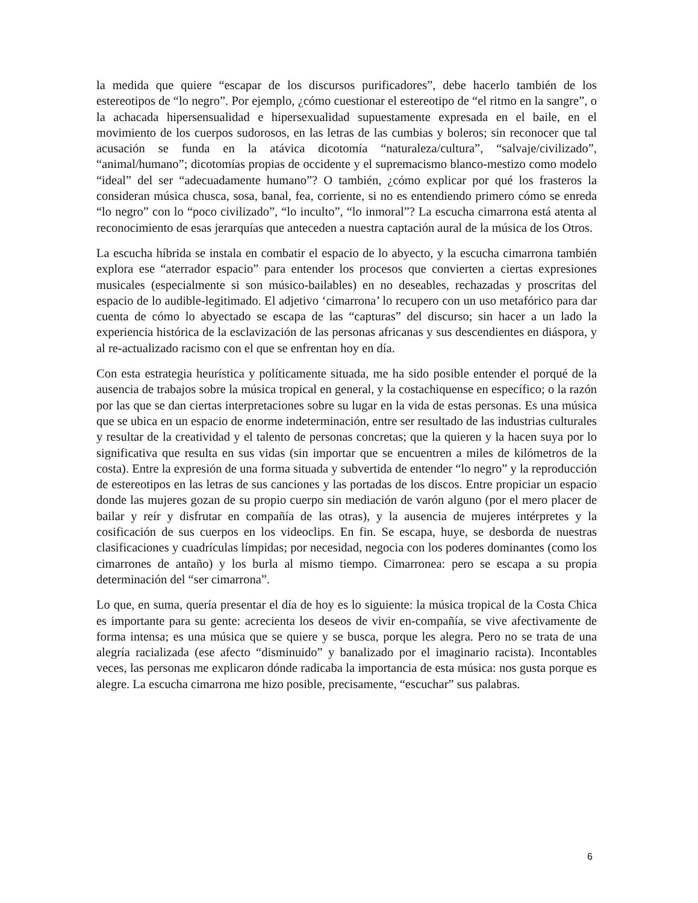la medida que quiere “escapar de los discursos purificadores”, debe hacerlo también de los estereotipos de “lo negro”. Por ejemplo, ¿cómo cuestionar el estereotipo de “el ritmo en la sangre”, o la achacada hipersensualidad e hipersexualidad supuestamente expresada en el baile, en el movimiento de los cuerpos sudorosos, en las letras de las cumbias y boleros; sin reconocer que tal acusación se funda en la atávica dicotomía “naturaleza/cultura”, “salvaje/civilizado”, “animal/humano”; dicotomías propias de occidente y el supremacismo blanco-mestizo como modelo “ideal” del ser “adecuadamente humano”? O también, ¿cómo explicar por qué los frasteros la consideran música chusca, sosa, banal, fea, corriente, si no es entendiendo primero cómo se enreda “lo negro” con lo “poco civilizado”, “lo inculto”, “lo inmoral”? La escucha cimarrona está atenta al reconocimiento de esas jerarquías que anteceden a nuestra captación aural de la música de los Otros.
La escucha híbrida se instala en combatir el espacio de lo abyecto, y la escucha cimarrona también explora ese “aterrador espacio” para entender los procesos que convierten a ciertas expresiones musicales (especialmente si son músico-bailables) en no deseables, rechazadas y proscritas del espacio de lo audible-legitimado. El adjetivo ‘cimarrona’ lo recupero con un uso metafórico para dar cuenta de cómo lo abyectado se escapa de las “capturas” del discurso; sin hacer a un lado la experiencia histórica de la esclavización de las personas africanas y sus descendientes en diáspora, y al re-actualizado racismo con el que se enfrentan hoy en día.
Con esta estrategia heurística y políticamente situada, me ha sido posible entender el porqué de la ausencia de trabajos sobre la música tropical en general, y la costachiquense en específico; o la razón por las que se dan ciertas interpretaciones sobre su lugar en la vida de estas personas. Es una música que se ubica en un espacio de enorme indeterminación, entre ser resultado de las industrias culturales y resultar de la creatividad y el talento de personas concretas; que la quieren y la hacen suya por lo significativa que resulta en sus vidas (sin importar que se encuentren a miles de kilómetros de la costa). Entre la expresión de una forma situada y subvertida de entender “lo negro” y la reproducción de estereotipos en las letras de sus canciones y las portadas de los discos. Entre propiciar un espacio donde las mujeres gozan de su propio cuerpo sin mediación de varón alguno (por el mero placer de bailar y reír y disfrutar en compañía de las otras), y la ausencia de mujeres intérpretes y la cosificación de sus cuerpos en los videoclips. En fin. Se escapa, huye, se desborda de nuestras clasificaciones y cuadrículas límpidas; por necesidad, negocia con los poderes dominantes (como los cimarrones de antaño) y los burla al mismo tiempo. Cimarronea: pero se escapa a su propia determinación del “ser cimarrona”.
Lo que, en suma, quería presentar el día de hoy es lo siguiente: la música tropical de la Costa Chica es importante para su gente: acrecienta los deseos de vivir en-compañía, se vive afectivamente de forma intensa; es una música que se quiere y se busca, porque les alegra. Pero no se trata de una alegría racializada (ese afecto “disminuido” y banalizado por el imaginario racista). Incontables veces, las personas me explicaron dónde radicaba la importancia de esta música: nos gusta porque es alegre. La escucha cimarrona me hizo posible, precisamente, “escuchar” sus palabras.
6